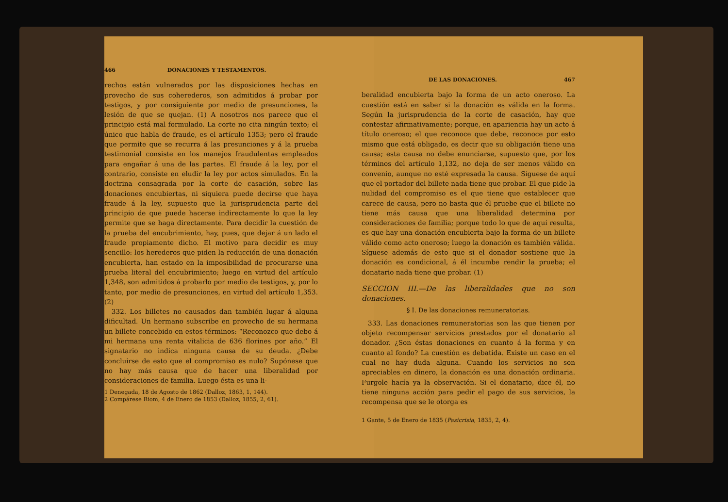466 DONACIONES Y TESTAMENTOS.
rechos están vulnerados por las disposiciones hechas en provecho de sus coherederos, son admitidos á probar por testigos, y por consiguiente por medio de presunciones, la lesión de que se quejan. (1) A nosotros nos parece que el principio está mal formulado. La corte no cita ningún texto; el único que habla de fraude, es el artículo 1353; pero el fraude que permite que se recurra á las presunciones y á la prueba testimonial consiste en los manejos fraudulentas empleados para engañar á una de las partes. El fraude á la ley, por el contrario, consiste en eludir la ley por actos simulados. En la doctrina consagrada por la corte de casación, sobre las donaciones encubiertas, ni siquiera puede decirse que haya fraude á la ley, supuesto que la jurisprudencia parte del principio de que puede hacerse indirectamente lo que la ley permite que se haga directamente. Para decidir la cuestión de la prueba del encubrimiento, hay, pues, que dejar á un lado el fraude propiamente dicho. El motivo para decidir es muy sencillo: los herederos que piden la reducción de una donación encubierta, han estado en la imposibilidad de procurarse una prueba literal del encubrimiento; luego en virtud del artículo 1,348, son admitidos á probarlo por medio de testigos, y, por lo tanto, por medio de presunciones, en virtud del artículo 1,353. (2)
332. Los billetes no causados dan también lugar á alguna dificultad. Un hermano subscribe en provecho de su hermana un billete concebido en estos términos: “Reconozco que debo á mi hermana una renta vitalicia de 636 florines por año.” El signatario no indica ninguna causa de su deuda. ¿Debe concluirse de esto que el compromiso es nulo? Supónese que no hay más causa que de hacer una liberalidad por consideraciones de familia. Luego ésta es una li-
1 Denegada, 18 de Agosto de 1862 (Dalloz, 1863, 1, 144).
2 Compárese Riom, 4 de Enero de 1853 (Dalloz, 1855, 2, 61).
DE LAS DONACIONES. 467
beralidad encubierta bajo la forma de un acto oneroso. La cuestión está en saber si la donación es válida en la forma. Según la jurisprudencia de la corte de casación, hay que contestar afirmativamente; porque, en apariencia hay un acto á título oneroso; el que reconoce que debe, reconoce por esto mismo que está obligado, es decir que su obligación tiene una causa; esta causa no debe enunciarse, supuesto que, por los términos del artículo 1,132, no deja de ser menos válido en convenio, aunque no esté expresada la causa. Síguese de aquí que el portador del billete nada tiene que probar. El que pide la nulidad del compromiso es el que tiene que establecer que carece de causa, pero no basta que él pruebe que el billete no tiene más causa que una liberalidad determina por consideraciones de familia; porque todo lo que de aquí resulta, es que hay una donación encubierta bajo la forma de un billete válido como acto oneroso; luego la donación es también válida. Síguese además de esto que si el donador sostiene que la donación es condicional, á él incumbe rendir la prueba; el donatario nada tiene que probar. (1)
SECCION III.—De las liberalidades que no son donaciones.
§ I. De las donaciones remuneratorias.
333. Las donaciones remuneratorias son las que tienen por objeto recompensar servicios prestados por el donatario al donador. ¿Son éstas donaciones en cuanto á la forma y en cuanto al fondo? La cuestión es debatida. Existe un caso en el cual no hay duda alguna. Cuando los servicios no son apreciables en dinero, la donación es una donación ordinaria. Furgole hacía ya la observación. Si el donatario, dice él, no tiene ninguna acción para pedir el pago de sus servicios, la recompensa que se le otorga es
1 Gante, 5 de Enero de 1835 (Pasicrisia, 1835, 2, 4).